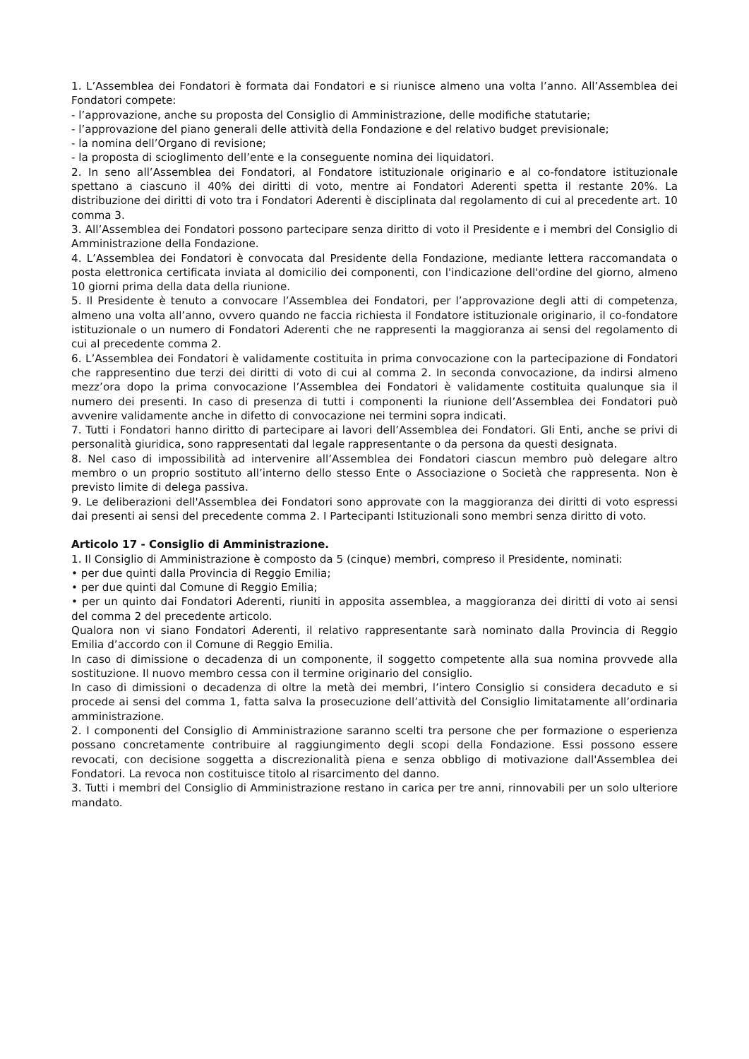1. L’Assemblea dei Fondatori è formata dai Fondatori e si riunisce almeno una volta l’anno. All’Assemblea dei Fondatori compete:
- l’approvazione, anche su proposta del Consiglio di Amministrazione, delle modifiche statutarie;
- l’approvazione del piano generali delle attività della Fondazione e del relativo budget previsionale;
- la nomina dell’Organo di revisione;
- la proposta di scioglimento dell’ente e la conseguente nomina dei liquidatori.
2. In seno all’Assemblea dei Fondatori, al Fondatore istituzionale originario e al co-fondatore istituzionale spettano a ciascuno il 40% dei diritti di voto, mentre ai Fondatori Aderenti spetta il restante 20%. La distribuzione dei diritti di voto tra i Fondatori Aderenti è disciplinata dal regolamento di cui al precedente art. 10 comma 3.
3. All’Assemblea dei Fondatori possono partecipare senza diritto di voto il Presidente e i membri del Consiglio di Amministrazione della Fondazione.
4. L’Assemblea dei Fondatori è convocata dal Presidente della Fondazione, mediante lettera raccomandata o posta elettronica certificata inviata al domicilio dei componenti, con l'indicazione dell'ordine del giorno, almeno 10 giorni prima della data della riunione.
5. Il Presidente è tenuto a convocare l’Assemblea dei Fondatori, per l’approvazione degli atti di competenza, almeno una volta all’anno, ovvero quando ne faccia richiesta il Fondatore istituzionale originario, il co-fondatore istituzionale o un numero di Fondatori Aderenti che ne rappresenti la maggioranza ai sensi del regolamento di cui al precedente comma 2.
6. L’Assemblea dei Fondatori è validamente costituita in prima convocazione con la partecipazione di Fondatori che rappresentino due terzi dei diritti di voto di cui al comma 2. In seconda convocazione, da indirsi almeno mezz’ora dopo la prima convocazione l’Assemblea dei Fondatori è validamente costituita qualunque sia il numero dei presenti. In caso di presenza di tutti i componenti la riunione dell’Assemblea dei Fondatori può avvenire validamente anche in difetto di convocazione nei termini sopra indicati.
7. Tutti i Fondatori hanno diritto di partecipare ai lavori dell’Assemblea dei Fondatori. Gli Enti, anche se privi di personalità giuridica, sono rappresentati dal legale rappresentante o da persona da questi designata.
8. Nel caso di impossibilità ad intervenire all’Assemblea dei Fondatori ciascun membro può delegare altro membro o un proprio sostituto all’interno dello stesso Ente o Associazione o Società che rappresenta. Non è previsto limite di delega passiva.
9. Le deliberazioni dell'Assemblea dei Fondatori sono approvate con la maggioranza dei diritti di voto espressi dai presenti ai sensi del precedente comma 2. I Partecipanti Istituzionali sono membri senza diritto di voto.
Articolo 17 - Consiglio di Amministrazione.
1. Il Consiglio di Amministrazione è composto da 5 (cinque) membri, compreso il Presidente, nominati:
• per due quinti dalla Provincia di Reggio Emilia;
• per due quinti dal Comune di Reggio Emilia;
• per un quinto dai Fondatori Aderenti, riuniti in apposita assemblea, a maggioranza dei diritti di voto ai sensi del comma 2 del precedente articolo.
Qualora non vi siano Fondatori Aderenti, il relativo rappresentante sarà nominato dalla Provincia di Reggio Emilia d’accordo con il Comune di Reggio Emilia.
In caso di dimissione o decadenza di un componente, il soggetto competente alla sua nomina provvede alla sostituzione. Il nuovo membro cessa con il termine originario del consiglio.
In caso di dimissioni o decadenza di oltre la metà dei membri, l’intero Consiglio si considera decaduto e si procede ai sensi del comma 1, fatta salva la prosecuzione dell’attività del Consiglio limitatamente all’ordinaria amministrazione.
2. I componenti del Consiglio di Amministrazione saranno scelti tra persone che per formazione o esperienza possano concretamente contribuire al raggiungimento degli scopi della Fondazione. Essi possono essere revocati, con decisione soggetta a discrezionalità piena e senza obbligo di motivazione dall'Assemblea dei Fondatori. La revoca non costituisce titolo al risarcimento del danno.
3. Tutti i membri del Consiglio di Amministrazione restano in carica per tre anni, rinnovabili per un solo ulteriore mandato.